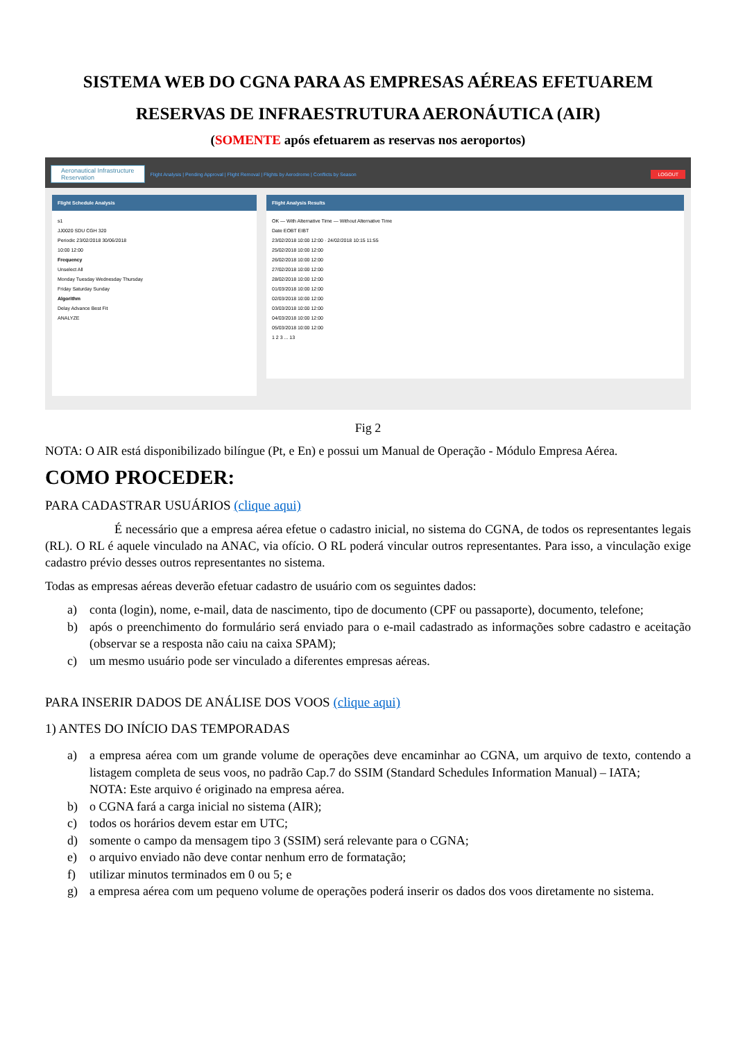SISTEMA WEB DO CGNA PARA AS EMPRESAS AÉREAS EFETUAREM
RESERVAS DE INFRAESTRUTURA AERONÁUTICA (AIR)
(SOMENTE após efetuarem as reservas nos aeroportos)
Aeronautical Infrastructure
Reservation
Flight Analysis | Pending Approval | Flight Removal | Flights by Aerodrome | Conflicts by Season
LOGOUT
Flight Schedule Analysis
s1
JJ0020 SDU CGH 320
Periodic 23/02/2018 30/06/2018
10:00 12:00
Frequency
Unselect All
Monday Tuesday Wednesday Thursday
Friday Saturday Sunday
Algorithm
Delay Advance Best Fit
ANALYZE
Flight Analysis Results
OK — With Alternative Time — Without Alternative Time
Date EOBT EIBT
23/02/2018 10:00 12:00 · 24/02/2018 10:15 11:55
25/02/2018 10:00 12:00
26/02/2018 10:00 12:00
27/02/2018 10:00 12:00
28/02/2018 10:00 12:00
01/03/2018 10:00 12:00
02/03/2018 10:00 12:00
03/03/2018 10:00 12:00
04/03/2018 10:00 12:00
05/03/2018 10:00 12:00
1 2 3 ... 13
Fig 2
NOTA: O AIR está disponibilizado bilíngue (Pt, e En) e possui um Manual de Operação - Módulo Empresa Aérea.
COMO PROCEDER:
PARA CADASTRAR USUÁRIOS (clique aqui)
É necessário que a empresa aérea efetue o cadastro inicial, no sistema do CGNA, de todos os representantes legais (RL). O RL é aquele vinculado na ANAC, via ofício. O RL poderá vincular outros representantes. Para isso, a vinculação exige cadastro prévio desses outros representantes no sistema.
Todas as empresas aéreas deverão efetuar cadastro de usuário com os seguintes dados:
a) conta (login), nome, e-mail, data de nascimento, tipo de documento (CPF ou passaporte), documento, telefone;
b) após o preenchimento do formulário será enviado para o e-mail cadastrado as informações sobre cadastro e aceitação (observar se a resposta não caiu na caixa SPAM);
c) um mesmo usuário pode ser vinculado a diferentes empresas aéreas.
PARA INSERIR DADOS DE ANÁLISE DOS VOOS (clique aqui)
1) ANTES DO INÍCIO DAS TEMPORADAS
a) a empresa aérea com um grande volume de operações deve encaminhar ao CGNA, um arquivo de texto, contendo a listagem completa de seus voos, no padrão Cap.7 do SSIM (Standard Schedules Information Manual) – IATA;
NOTA: Este arquivo é originado na empresa aérea.
b) o CGNA fará a carga inicial no sistema (AIR);
c) todos os horários devem estar em UTC;
d) somente o campo da mensagem tipo 3 (SSIM) será relevante para o CGNA;
e) o arquivo enviado não deve contar nenhum erro de formatação;
f) utilizar minutos terminados em 0 ou 5; e
g) a empresa aérea com um pequeno volume de operações poderá inserir os dados dos voos diretamente no sistema.